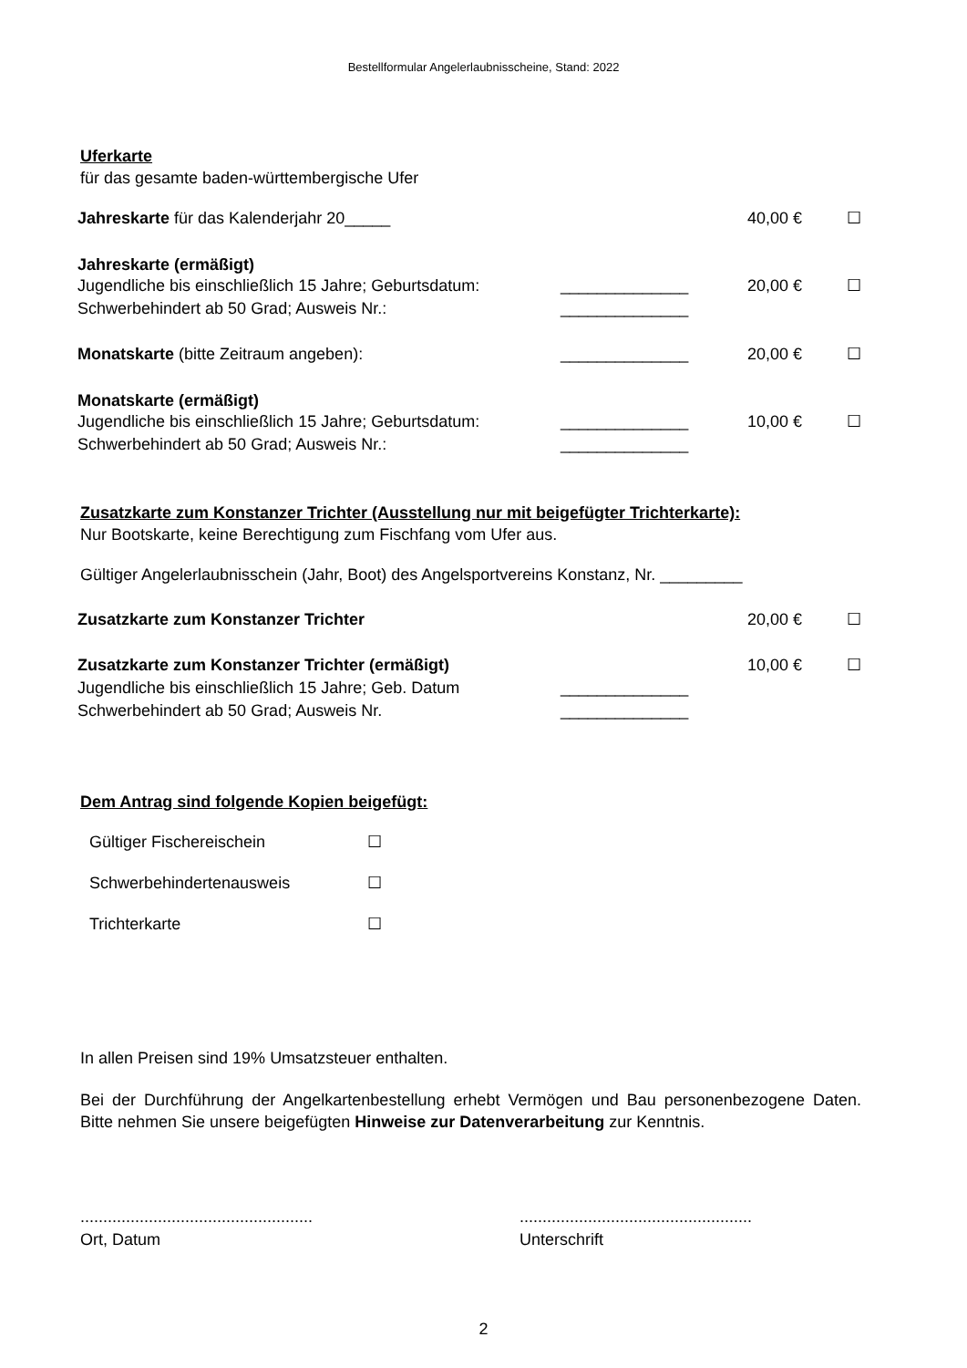Bestellformular Angelerlaubnisscheine, Stand: 2022
Uferkarte
für das gesamte baden-württembergische Ufer
Jahreskarte für das Kalenderjahr 20_____ 40,00 € ☐
Jahreskarte (ermäßigt)
Jugendliche bis einschließlich 15 Jahre; Geburtsdatum: ______________ 20,00 € ☐
Schwerbehindert ab 50 Grad; Ausweis Nr.: ______________
Monatskarte (bitte Zeitraum angeben): ______________ 20,00 € ☐
Monatskarte (ermäßigt)
Jugendliche bis einschließlich 15 Jahre; Geburtsdatum: ______________ 10,00 € ☐
Schwerbehindert ab 50 Grad; Ausweis Nr.: ______________
Zusatzkarte zum Konstanzer Trichter (Ausstellung nur mit beigefügter Trichterkarte):
Nur Bootskarte, keine Berechtigung zum Fischfang vom Ufer aus.
Gültiger Angelerlaubnisschein (Jahr, Boot) des Angelsportvereins Konstanz, Nr. _________
Zusatzkarte zum Konstanzer Trichter 20,00 € ☐
Zusatzkarte zum Konstanzer Trichter (ermäßigt) 10,00 € ☐
Jugendliche bis einschließlich 15 Jahre; Geb. Datum ______________
Schwerbehindert ab 50 Grad; Ausweis Nr. ______________
Dem Antrag sind folgende Kopien beigefügt:
Gültiger Fischereischein ☐
Schwerbehindertenausweis ☐
Trichterkarte ☐
In allen Preisen sind 19% Umsatzsteuer enthalten.
Bei der Durchführung der Angelkartenbestellung erhebt Vermögen und Bau personenbezogene Daten. Bitte nehmen Sie unsere beigefügten Hinweise zur Datenverarbeitung zur Kenntnis.
...................................................
Ort, Datum...................................................
Unterschrift
2